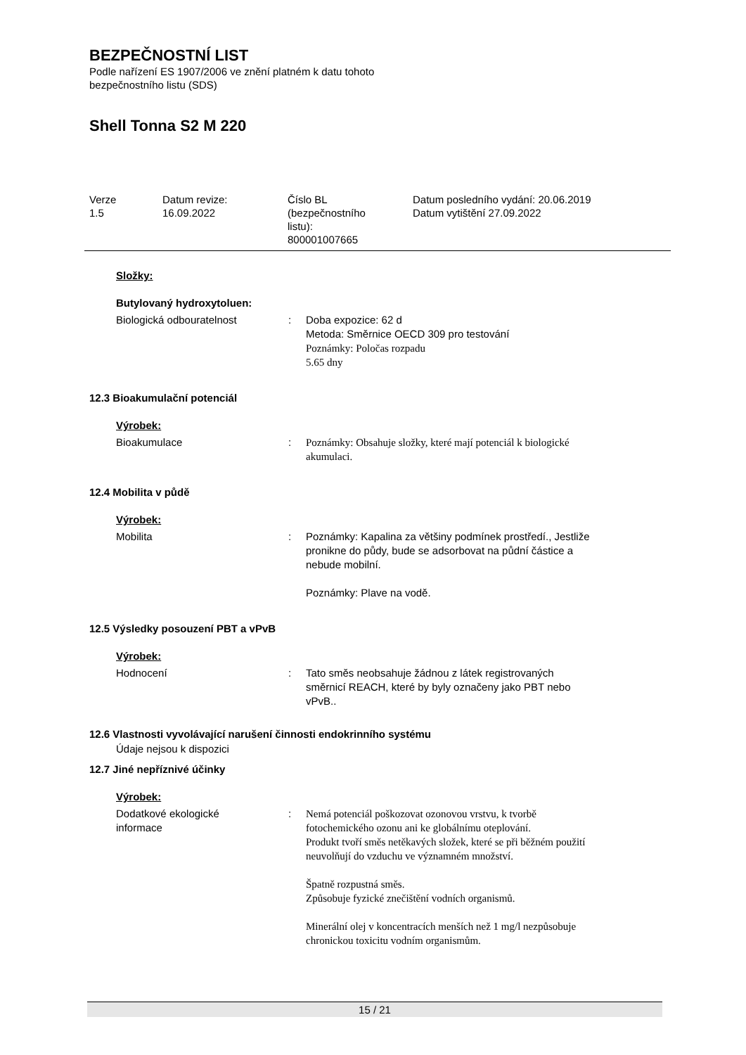BEZPEČNOSTNÍ LIST
Podle nařízení ES 1907/2006 ve znění platném k datu tohoto
bezpečnostního listu (SDS)
Shell Tonna S2 M 220
| Verze 1.5 | Datum revize: 16.09.2022 | Číslo BL (bezpečnostního listu): 800001007665 | Datum posledního vydání: 20.06.2019 Datum vytištění 27.09.2022 |
Složky:
Butylovaný hydroxytoluen:
| Biologická odbouratelnost | : | Doba expozice: 62 d Metoda: Směrnice OECD 309 pro testování Poznámky: Poločas rozpadu 5.65 dny |
12.3 Bioakumulační potenciál
Výrobek:
| Bioakumulace | : | Poznámky: Obsahuje složky, které mají potenciál k biologické akumulaci. |
12.4 Mobilita v půdě
Výrobek:
| Mobilita | : | Poznámky: Kapalina za většiny podmínek prostředí., Jestliže pronikne do půdy, bude se adsorbovat na půdní částice a nebude mobilní. Poznámky: Plave na vodě. |
12.5 Výsledky posouzení PBT a vPvB
Výrobek:
| Hodnocení | : | Tato směs neobsahuje žádnou z látek registrovaných směrnicí REACH, které by byly označeny jako PBT nebo vPvB.. |
12.6 Vlastnosti vyvolávající narušení činnosti endokrinního systému
Údaje nejsou k dispozici
12.7 Jiné nepříznivé účinky
Výrobek:
| Dodatkové ekologické informace | : | Nemá potenciál poškozovat ozonovou vrstvu, k tvorbě fotochemického ozonu ani ke globálnímu oteplování. Produkt tvoří směs netěkavých složek, které se při běžném použití neuvolňují do vzduchu ve významném množství. Špatně rozpustná směs. Způsobuje fyzické znečištění vodních organismů. Minerální olej v koncentracích menších než 1 mg/l nezpůsobuje chronickou toxicitu vodním organismům. |
15 / 21